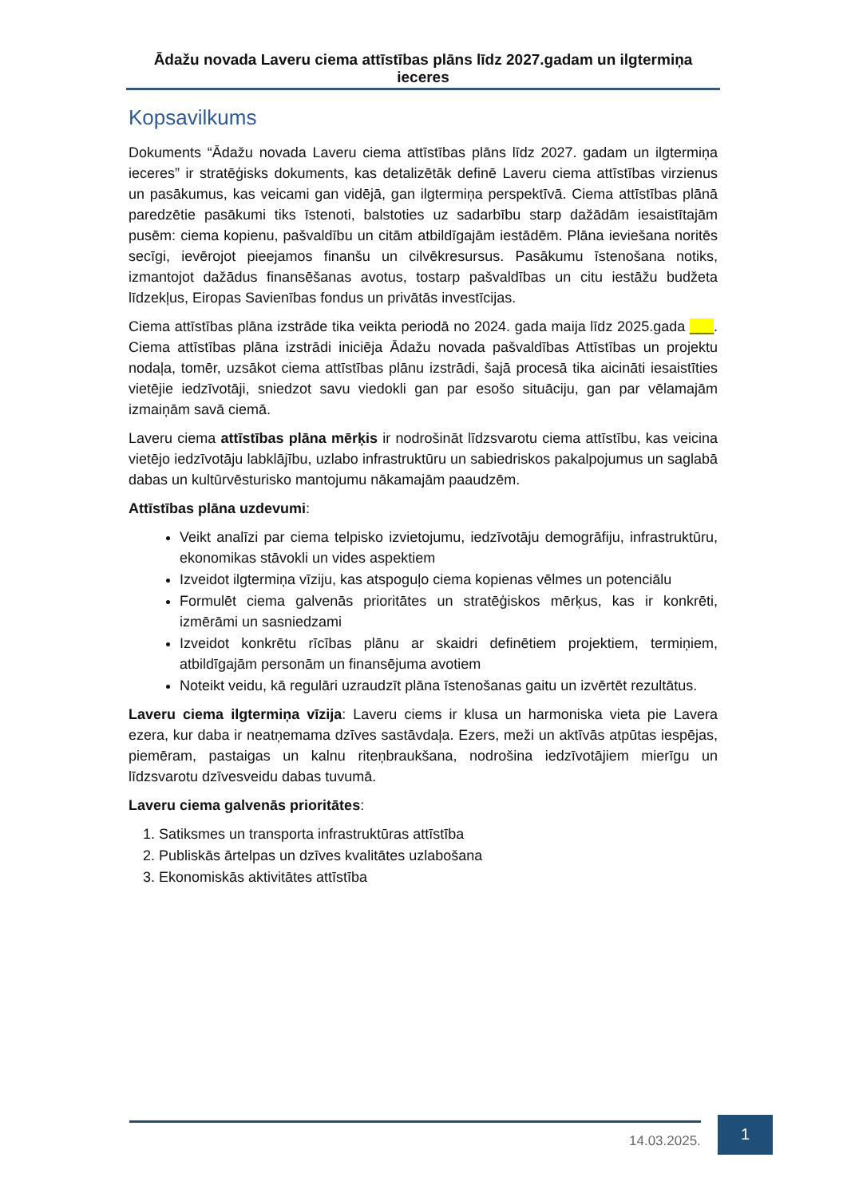Ādažu novada Laveru ciema attīstības plāns līdz 2027.gadam un ilgtermiņa ieceres
Kopsavilkums
Dokuments “Ādažu novada Laveru ciema attīstības plāns līdz 2027. gadam un ilgtermiņa ieceres” ir stratēģisks dokuments, kas detalizētāk definē Laveru ciema attīstības virzienus un pasākumus, kas veicami gan vidējā, gan ilgtermiņa perspektīvā. Ciema attīstības plānā paredzētie pasākumi tiks īstenoti, balstoties uz sadarbību starp dažādām iesaistītajām pusēm: ciema kopienu, pašvaldību un citām atbildīgajām iestādēm. Plāna ieviešana noritēs secīgi, ievērojot pieejamos finanšu un cilvēkresursus. Pasākumu īstenošana notiks, izmantojot dažādus finansēšanas avotus, tostarp pašvaldības un citu iestāžu budžeta līdzekļus, Eiropas Savienības fondus un privātās investīcijas.
Ciema attīstības plāna izstrāde tika veikta periodā no 2024. gada maija līdz 2025.gada ___. Ciema attīstības plāna izstrādi iniciēja Ādažu novada pašvaldības Attīstības un projektu nodaļa, tomēr, uzsākot ciema attīstības plānu izstrādi, šajā procesā tika aicināti iesaistīties vietējie iedzīvotāji, sniedzot savu viedokli gan par esošo situāciju, gan par vēlamajām izmaiņām savā ciemā.
Laveru ciema attīstības plāna mērķis ir nodrošināt līdzsvarotu ciema attīstību, kas veicina vietējo iedzīvotāju labklājību, uzlabo infrastruktūru un sabiedriskos pakalpojumus un saglabā dabas un kultūrvēsturisko mantojumu nākamajām paaudzēm.
Attīstības plāna uzdevumi:
Veikt analīzi par ciema telpisko izvietojumu, iedzīvotāju demogrāfiju, infrastruktūru, ekonomikas stāvokli un vides aspektiem
Izveidot ilgtermiņa vīziju, kas atspoguļo ciema kopienas vēlmes un potenciālu
Formulēt ciema galvenās prioritātes un stratēģiskos mērķus, kas ir konkrēti, izmērāmi un sasniedzami
Izveidot konkrētu rīcības plānu ar skaidri definētiem projektiem, termiņiem, atbildīgajām personām un finansējuma avotiem
Noteikt veidu, kā regulāri uzraudzīt plāna īstenošanas gaitu un izvērtēt rezultātus.
Laveru ciema ilgtermiņa vīzija: Laveru ciems ir klusa un harmoniska vieta pie Lavera ezera, kur daba ir neatņemama dzīves sastāvdaļa. Ezers, meži un aktīvās atpūtas iespējas, piemēram, pastaigas un kalnu riteņbraukšana, nodrošina iedzīvotājiem mierīgu un līdzsvarotu dzīvesveidu dabas tuvumā.
Laveru ciema galvenās prioritātes:
1. Satiksmes un transporta infrastruktūras attīstība
2. Publiskās ārtelpas un dzīves kvalitātes uzlabošana
3. Ekonomiskās aktivitātes attīstība
14.03.2025.
1